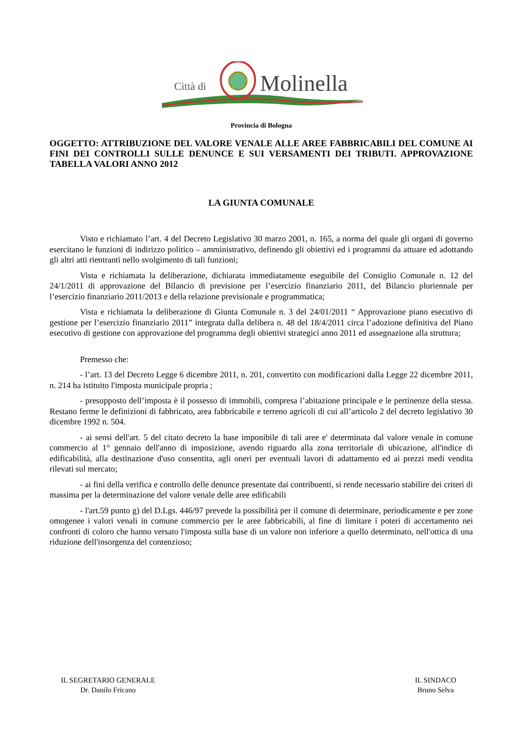Città di
Molinella
Provincia di Bologna
OGGETTO: ATTRIBUZIONE DEL VALORE VENALE ALLE AREE FABBRICABILI DEL COMUNE AI FINI DEI CONTROLLI SULLE DENUNCE E SUI VERSAMENTI DEI TRIBUTI. APPROVAZIONE TABELLA VALORI ANNO 2012
LA GIUNTA COMUNALE
Visto e richiamato l’art. 4 del Decreto Legislativo 30 marzo 2001, n. 165, a norma del quale gli organi di governo esercitano le funzioni di indirizzo politico – amministrativo, definendo gli obiettivi ed i programmi da attuare ed adottando gli altri atti rientranti nello svolgimento di tali funzioni;
Vista e richiamata la deliberazione, dichiarata immediatamente eseguibile del Consiglio Comunale n. 12 del 24/1/2011 di approvazione del Bilancio di previsione per l’esercizio finanziario 2011, del Bilancio pluriennale per l’esercizio finanziario 2011/2013 e della relazione previsionale e programmatica;
Vista e richiamata la deliberazione di Giunta Comunale n. 3 del 24/01/2011 “ Approvazione piano esecutivo di gestione per l’esercizio finanziario 2011” integrata dalla delibera n. 48 del 18/4/2011 circa l’adozione definitiva del Piano esecutivo di gestione con approvazione del programma degli obiettivi strategici anno 2011 ed assegnazione alla struttura;
Premesso che:
- l’art. 13 del Decreto Legge 6 dicembre 2011, n. 201, convertito con modificazioni dalla Legge 22 dicembre 2011, n. 214 ha istituito l'imposta municipale propria ;
- presupposto dell’imposta è il possesso di immobili, compresa l’abitazione principale e le pertinenze della stessa. Restano ferme le definizioni di fabbricato, area fabbricabile e terreno agricoli di cui all’articolo 2 del decreto legislativo 30 dicembre 1992 n. 504.
- ai sensi dell'art. 5 del citato decreto la base imponibile di tali aree e' determinata dal valore venale in comune commercio al 1° gennaio dell'anno di imposizione, avendo riguardo alla zona territoriale di ubicazione, all'indice di edificabilità, alla destinazione d'uso consentita, agli oneri per eventuali lavori di adattamento ed ai prezzi medi vendita rilevati sul mercato;
- ai fini della verifica e controllo delle denunce presentate dai contribuenti, si rende necessario stabilire dei criteri di massima per la determinazione del valore venale delle aree edificabili
- l'art.59 punto g) del D.Lgs. 446/97 prevede la possibilità per il comune di determinare, periodicamente e per zone omogenee i valori venali in comune commercio per le aree fabbricabili, al fine di limitare i poteri di accertamento nei confronti di coloro che hanno versato l'imposta sulla base di un valore non inferiore a quello determinato, nell'ottica di una riduzione dell'insorgenza del contenzioso;
IL SEGRETARIO GENERALE
Dr. Danilo Fricano
IL SINDACO
Bruno Selva